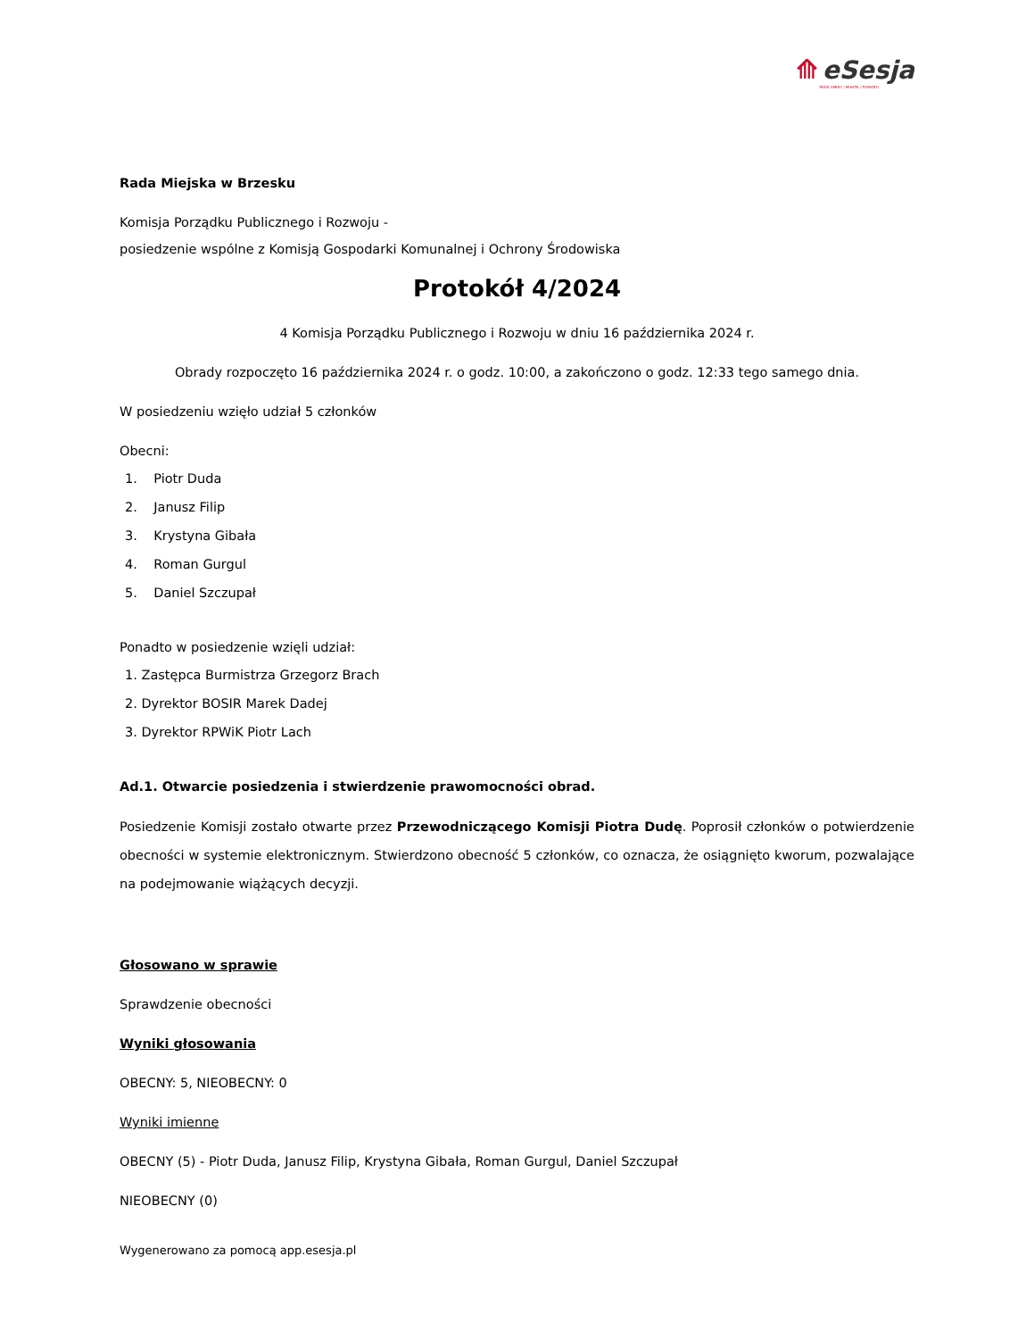⟰ eSesja
RADA GMINY / MIASTA / POWIATU
Rada Miejska w Brzesku
Komisja Porządku Publicznego i Rozwoju -
posiedzenie wspólne z Komisją Gospodarki Komunalnej i Ochrony Środowiska
Protokół 4/2024
4 Komisja Porządku Publicznego i Rozwoju w dniu 16 października 2024 r.
Obrady rozpoczęto 16 października 2024 r. o godz. 10:00, a zakończono o godz. 12:33 tego samego dnia.
W posiedzeniu wzięło udział 5 członków
Obecni:
1. Piotr Duda
2. Janusz Filip
3. Krystyna Gibała
4. Roman Gurgul
5. Daniel Szczupał
Ponadto w posiedzenie wzięli udział:
1. Zastępca Burmistrza Grzegorz Brach
2. Dyrektor BOSIR Marek Dadej
3. Dyrektor RPWiK Piotr Lach
Ad.1. Otwarcie posiedzenia i stwierdzenie prawomocności obrad.
Posiedzenie Komisji zostało otwarte przez Przewodniczącego Komisji Piotra Dudę. Poprosił członków o potwierdzenie obecności w systemie elektronicznym. Stwierdzono obecność 5 członków, co oznacza, że osiągnięto kworum, pozwalające na podejmowanie wiążących decyzji.
Głosowano w sprawie
Sprawdzenie obecności
Wyniki głosowania
OBECNY: 5, NIEOBECNY: 0
Wyniki imienne
OBECNY (5) - Piotr Duda, Janusz Filip, Krystyna Gibała, Roman Gurgul, Daniel Szczupał
NIEOBECNY (0)
Wygenerowano za pomocą app.esesja.pl